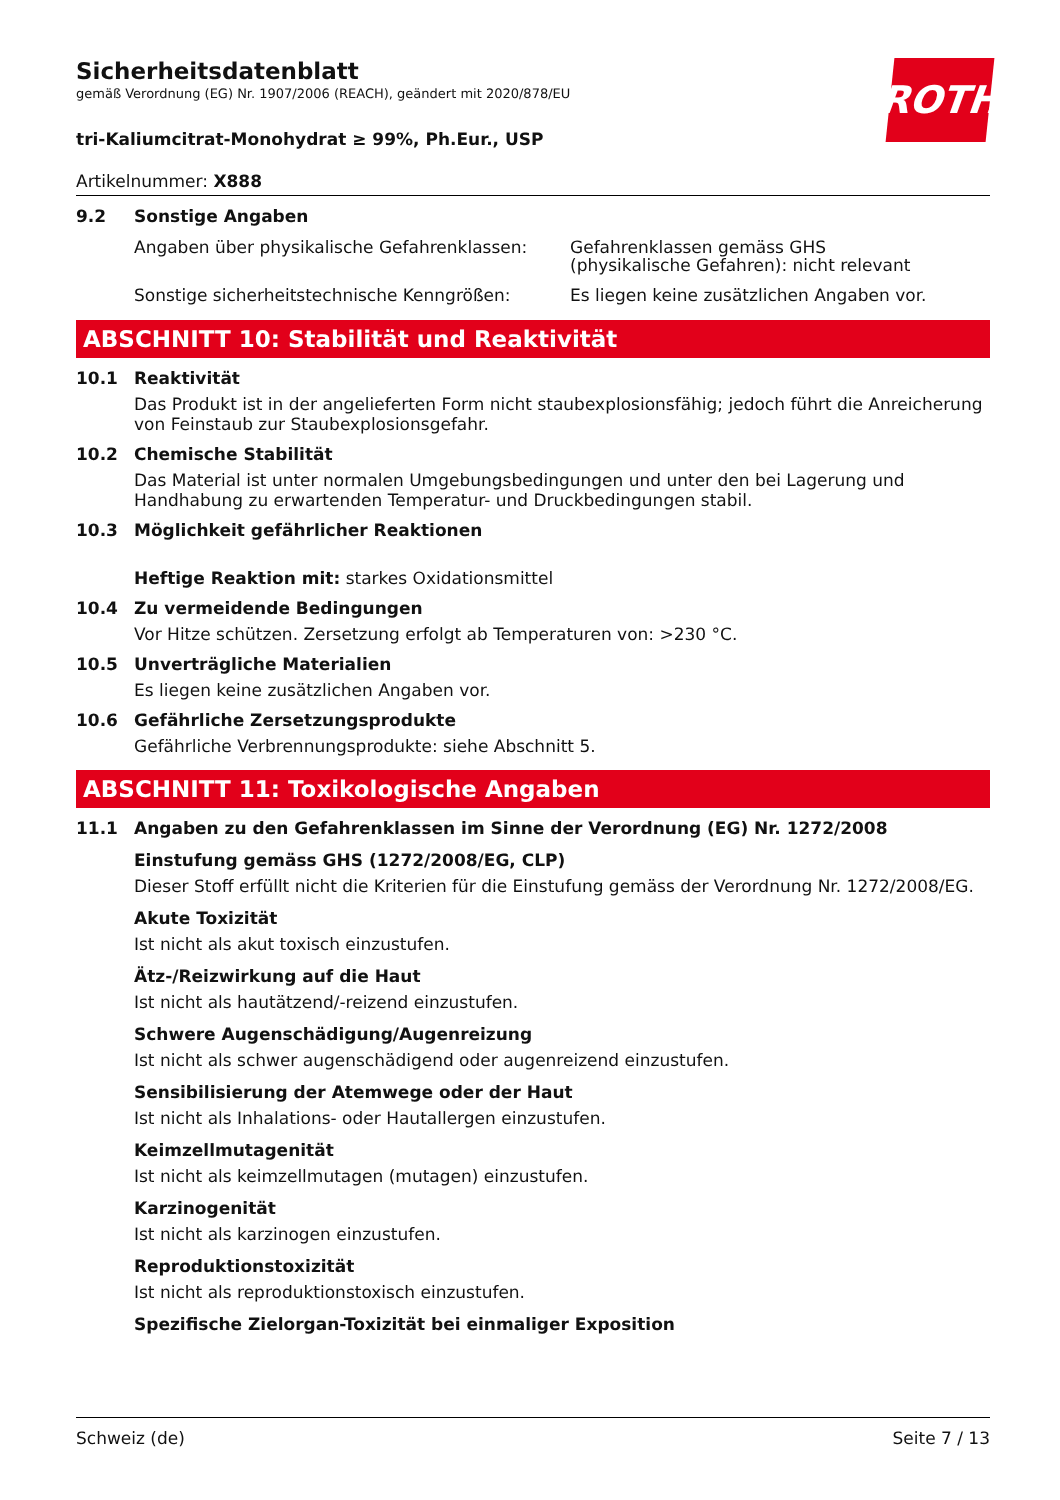ROTH
Sicherheitsdatenblatt
gemäß Verordnung (EG) Nr. 1907/2006 (REACH), geändert mit 2020/878/EU
tri-Kaliumcitrat-Monohydrat ≥ 99%, Ph.Eur., USP
Artikelnummer: X888
9.2 Sonstige Angaben
Angaben über physikalische Gefahrenklassen:
Gefahrenklassen gemäss GHS
(physikalische Gefahren): nicht relevant
Sonstige sicherheitstechnische Kenngrößen: Es liegen keine zusätzlichen Angaben vor.
ABSCHNITT 10: Stabilität und Reaktivität
10.1 Reaktivität
Das Produkt ist in der angelieferten Form nicht staubexplosionsfähig; jedoch führt die Anreicherung von Feinstaub zur Staubexplosionsgefahr.
10.2 Chemische Stabilität
Das Material ist unter normalen Umgebungsbedingungen und unter den bei Lagerung und Handhabung zu erwartenden Temperatur- und Druckbedingungen stabil.
10.3 Möglichkeit gefährlicher Reaktionen
Heftige Reaktion mit: starkes Oxidationsmittel
10.4 Zu vermeidende Bedingungen
Vor Hitze schützen. Zersetzung erfolgt ab Temperaturen von: >230 °C.
10.5 Unverträgliche Materialien
Es liegen keine zusätzlichen Angaben vor.
10.6 Gefährliche Zersetzungsprodukte
Gefährliche Verbrennungsprodukte: siehe Abschnitt 5.
ABSCHNITT 11: Toxikologische Angaben
11.1 Angaben zu den Gefahrenklassen im Sinne der Verordnung (EG) Nr. 1272/2008
Einstufung gemäss GHS (1272/2008/EG, CLP)
Dieser Stoff erfüllt nicht die Kriterien für die Einstufung gemäss der Verordnung Nr. 1272/2008/EG.
Akute Toxizität
Ist nicht als akut toxisch einzustufen.
Ätz-/Reizwirkung auf die Haut
Ist nicht als hautätzend/-reizend einzustufen.
Schwere Augenschädigung/Augenreizung
Ist nicht als schwer augenschädigend oder augenreizend einzustufen.
Sensibilisierung der Atemwege oder der Haut
Ist nicht als Inhalations- oder Hautallergen einzustufen.
Keimzellmutagenität
Ist nicht als keimzellmutagen (mutagen) einzustufen.
Karzinogenität
Ist nicht als karzinogen einzustufen.
Reproduktionstoxizität
Ist nicht als reproduktionstoxisch einzustufen.
Spezifische Zielorgan-Toxizität bei einmaliger Exposition
Schweiz (de) Seite 7 / 13